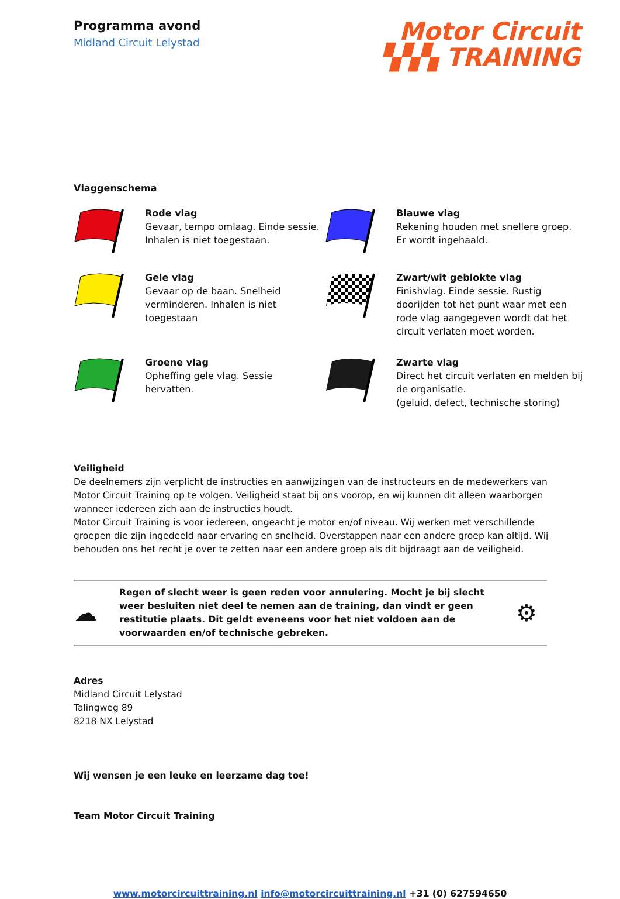Programma avond
Midland Circuit Lelystad
Motor Circuit
▚▚▚ TRAINING
Vlaggenschema
Rode vlag
Gevaar, tempo omlaag. Einde sessie. Inhalen is niet toegestaan.
Blauwe vlag
Rekening houden met snellere groep. Er wordt ingehaald.
Gele vlag
Gevaar op de baan. Snelheid verminderen. Inhalen is niet toegestaan
Zwart/wit geblokte vlag
Finishvlag. Einde sessie. Rustig doorijden tot het punt waar met een rode vlag aangegeven wordt dat het circuit verlaten moet worden.
Groene vlag
Opheffing gele vlag. Sessie hervatten.
Zwarte vlag
Direct het circuit verlaten en melden bij de organisatie.
(geluid, defect, technische storing)
Veiligheid
De deelnemers zijn verplicht de instructies en aanwijzingen van de instructeurs en de medewerkers van Motor Circuit Training op te volgen. Veiligheid staat bij ons voorop, en wij kunnen dit alleen waarborgen wanneer iedereen zich aan de instructies houdt.
Motor Circuit Training is voor iedereen, ongeacht je motor en/of niveau. Wij werken met verschillende groepen die zijn ingedeeld naar ervaring en snelheid. Overstappen naar een andere groep kan altijd. Wij behouden ons het recht je over te zetten naar een andere groep als dit bijdraagt aan de veiligheid.
☁
Regen of slecht weer is geen reden voor annulering. Mocht je bij slecht weer besluiten niet deel te nemen aan de training, dan vindt er geen restitutie plaats. Dit geldt eveneens voor het niet voldoen aan de voorwaarden en/of technische gebreken.
⚙
Adres
Midland Circuit Lelystad
Talingweg 89
8218 NX Lelystad
Wij wensen je een leuke en leerzame dag toe!
Team Motor Circuit Training
www.motorcircuittraining.nl info@motorcircuittraining.nl +31 (0) 627594650